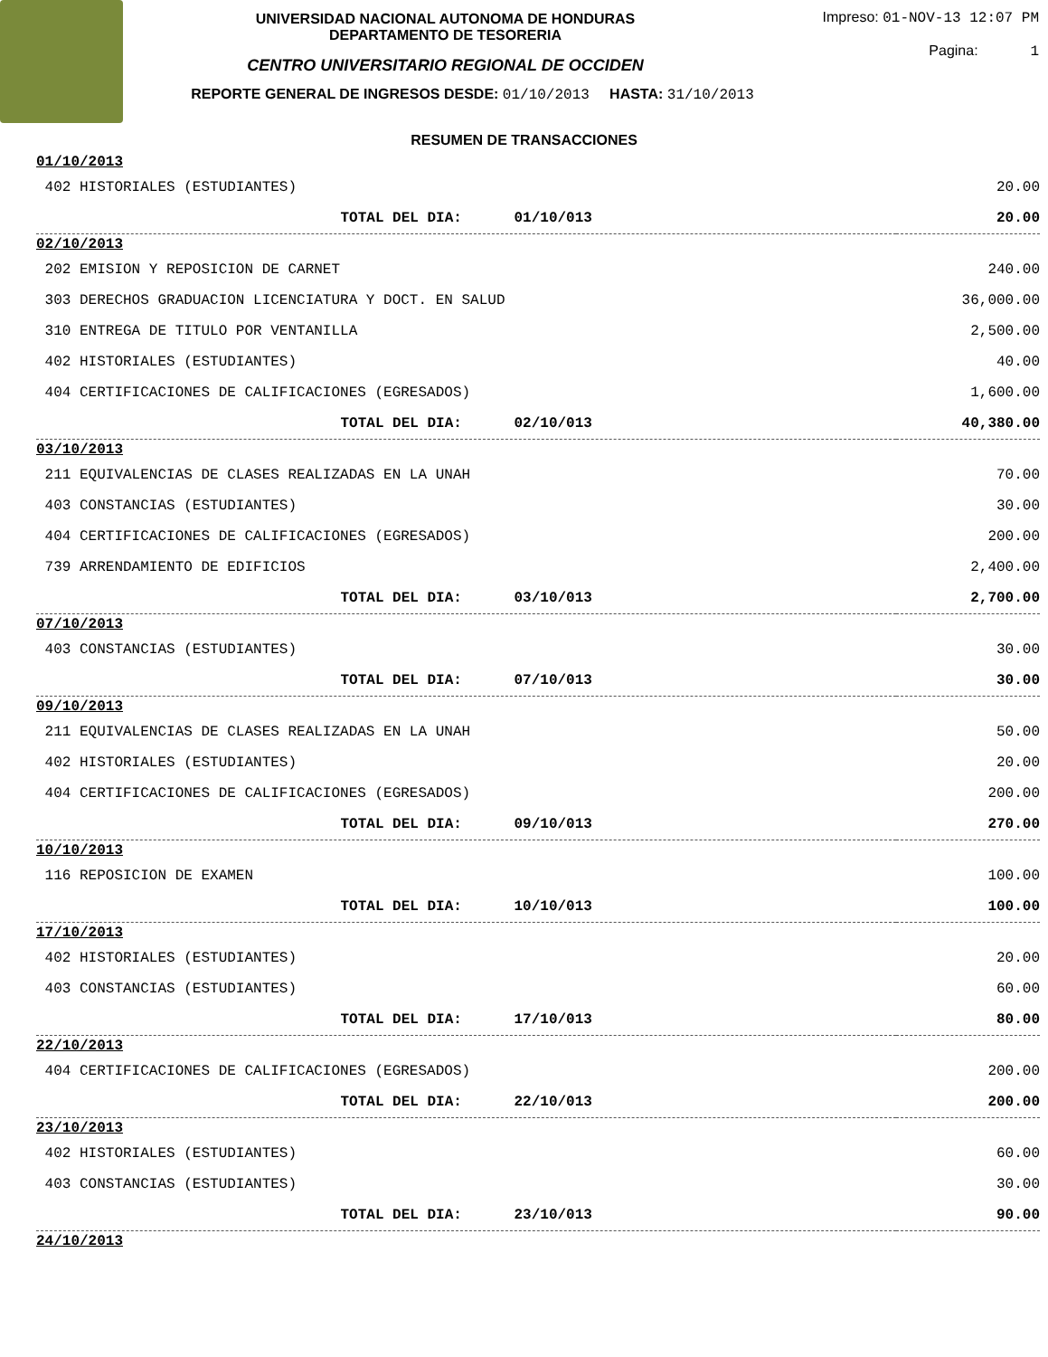UNIVERSIDAD NACIONAL AUTONOMA DE HONDURAS
DEPARTAMENTO DE TESORERIA
CENTRO UNIVERSITARIO REGIONAL DE OCCIDEN
REPORTE GENERAL DE INGRESOS DESDE: 01/10/2013 HASTA: 31/10/2013
Impreso: 01-NOV-13 12:07 PM
Pagina: 1
RESUMEN DE TRANSACCIONES
| 01/10/2013 | | |
| 402 HISTORIALES (ESTUDIANTES) | | 20.00 |
| TOTAL DEL DIA: 01/10/013 | | 20.00 |
| 02/10/2013 | | |
| 202 EMISION Y REPOSICION DE CARNET | | 240.00 |
| 303 DERECHOS GRADUACION LICENCIATURA Y DOCT. EN SALUD | | 36,000.00 |
| 310 ENTREGA DE TITULO POR VENTANILLA | | 2,500.00 |
| 402 HISTORIALES (ESTUDIANTES) | | 40.00 |
| 404 CERTIFICACIONES DE CALIFICACIONES (EGRESADOS) | | 1,600.00 |
| TOTAL DEL DIA: 02/10/013 | | 40,380.00 |
| 03/10/2013 | | |
| 211 EQUIVALENCIAS DE CLASES REALIZADAS EN LA UNAH | | 70.00 |
| 403 CONSTANCIAS (ESTUDIANTES) | | 30.00 |
| 404 CERTIFICACIONES DE CALIFICACIONES (EGRESADOS) | | 200.00 |
| 739 ARRENDAMIENTO DE EDIFICIOS | | 2,400.00 |
| TOTAL DEL DIA: 03/10/013 | | 2,700.00 |
| 07/10/2013 | | |
| 403 CONSTANCIAS (ESTUDIANTES) | | 30.00 |
| TOTAL DEL DIA: 07/10/013 | | 30.00 |
| 09/10/2013 | | |
| 211 EQUIVALENCIAS DE CLASES REALIZADAS EN LA UNAH | | 50.00 |
| 402 HISTORIALES (ESTUDIANTES) | | 20.00 |
| 404 CERTIFICACIONES DE CALIFICACIONES (EGRESADOS) | | 200.00 |
| TOTAL DEL DIA: 09/10/013 | | 270.00 |
| 10/10/2013 | | |
| 116 REPOSICION DE EXAMEN | | 100.00 |
| TOTAL DEL DIA: 10/10/013 | | 100.00 |
| 17/10/2013 | | |
| 402 HISTORIALES (ESTUDIANTES) | | 20.00 |
| 403 CONSTANCIAS (ESTUDIANTES) | | 60.00 |
| TOTAL DEL DIA: 17/10/013 | | 80.00 |
| 22/10/2013 | | |
| 404 CERTIFICACIONES DE CALIFICACIONES (EGRESADOS) | | 200.00 |
| TOTAL DEL DIA: 22/10/013 | | 200.00 |
| 23/10/2013 | | |
| 402 HISTORIALES (ESTUDIANTES) | | 60.00 |
| 403 CONSTANCIAS (ESTUDIANTES) | | 30.00 |
| TOTAL DEL DIA: 23/10/013 | | 90.00 |
| 24/10/2013 | | |